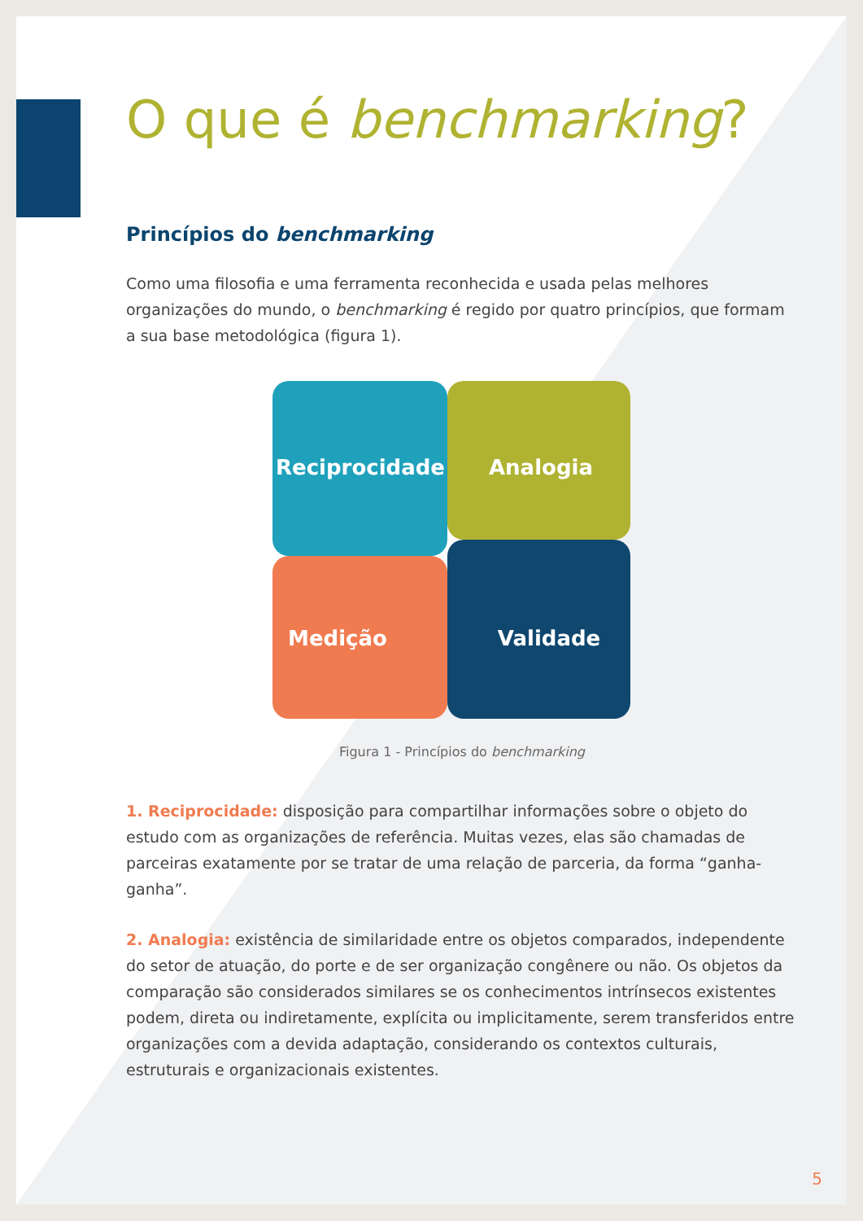O que é benchmarking?
Princípios do benchmarking
Como uma filosofia e uma ferramenta reconhecida e usada pelas melhores organizações do mundo, o benchmarking é regido por quatro princípios, que formam a sua base metodológica (figura 1).
Reciprocidade
Analogia
Medição
Validade
Figura 1 - Princípios do benchmarking
1. Reciprocidade: disposição para compartilhar informações sobre o objeto do estudo com as organizações de referência. Muitas vezes, elas são chamadas de parceiras exatamente por se tratar de uma relação de parceria, da forma “ganha-ganha”.
2. Analogia: existência de similaridade entre os objetos comparados, independente do setor de atuação, do porte e de ser organização congênere ou não. Os objetos da comparação são considerados similares se os conhecimentos intrínsecos existentes podem, direta ou indiretamente, explícita ou implicitamente, serem transferidos entre organizações com a devida adaptação, considerando os contextos culturais, estruturais e organizacionais existentes.
5